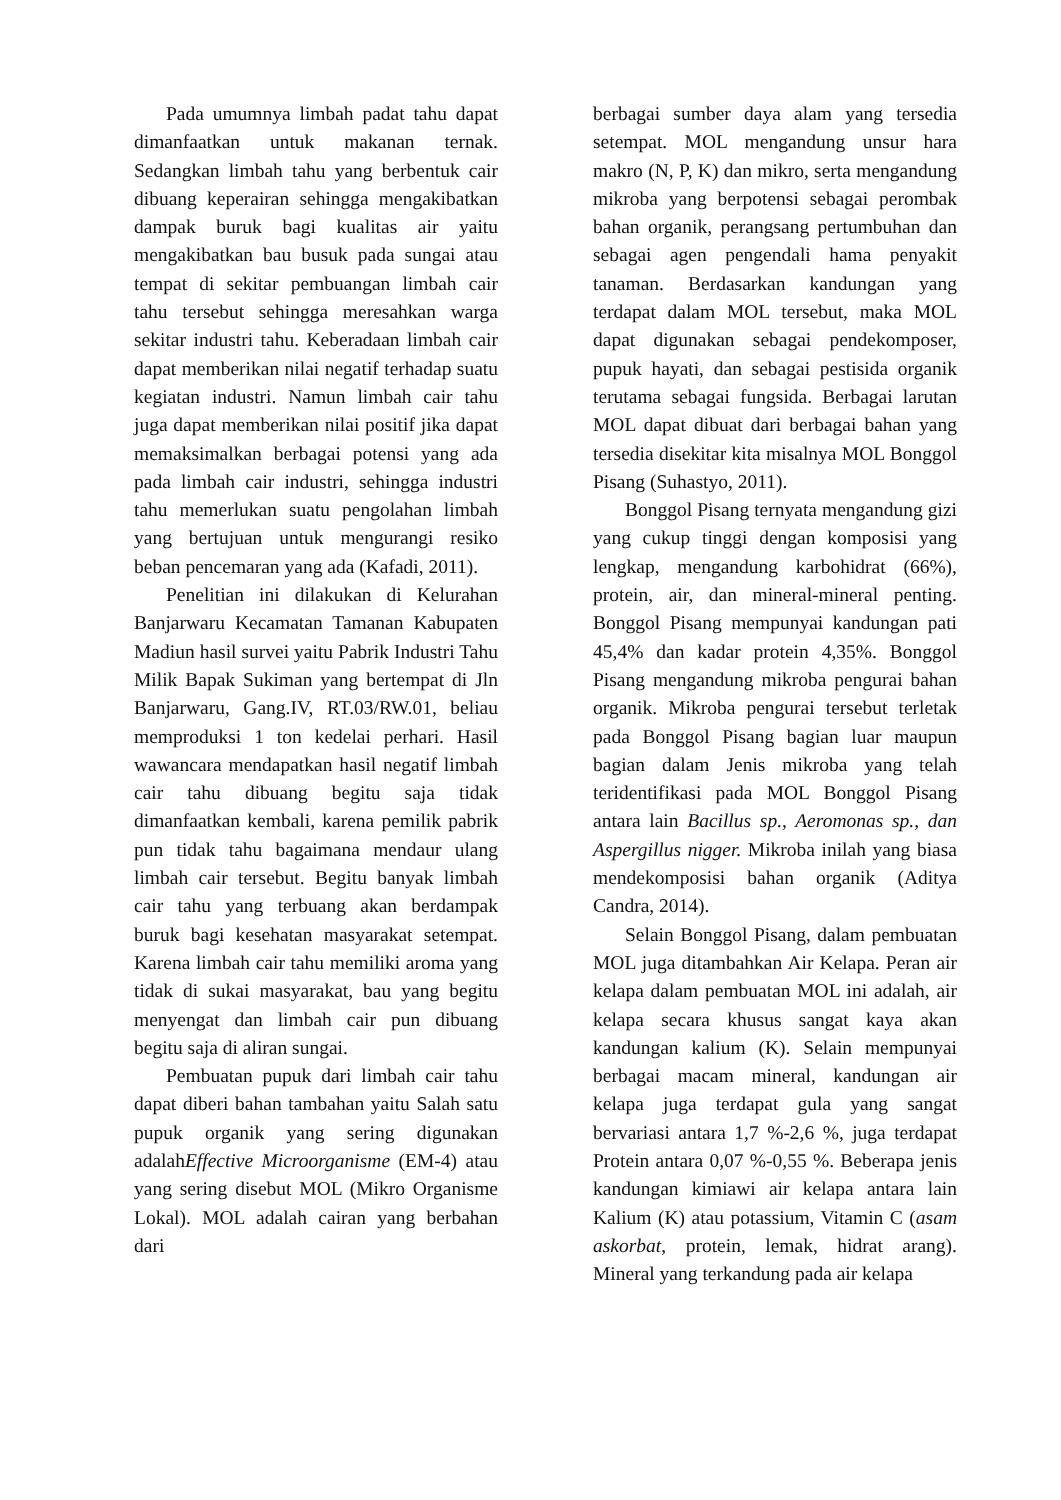Pada umumnya limbah padat tahu dapat dimanfaatkan untuk makanan ternak. Sedangkan limbah tahu yang berbentuk cair dibuang keperairan sehingga mengakibatkan dampak buruk bagi kualitas air yaitu mengakibatkan bau busuk pada sungai atau tempat di sekitar pembuangan limbah cair tahu tersebut sehingga meresahkan warga sekitar industri tahu. Keberadaan limbah cair dapat memberikan nilai negatif terhadap suatu kegiatan industri. Namun limbah cair tahu juga dapat memberikan nilai positif jika dapat memaksimalkan berbagai potensi yang ada pada limbah cair industri, sehingga industri tahu memerlukan suatu pengolahan limbah yang bertujuan untuk mengurangi resiko beban pencemaran yang ada (Kafadi, 2011).
Penelitian ini dilakukan di Kelurahan Banjarwaru Kecamatan Tamanan Kabupaten Madiun hasil survei yaitu Pabrik Industri Tahu Milik Bapak Sukiman yang bertempat di Jln Banjarwaru, Gang.IV, RT.03/RW.01, beliau memproduksi 1 ton kedelai perhari. Hasil wawancara mendapatkan hasil negatif limbah cair tahu dibuang begitu saja tidak dimanfaatkan kembali, karena pemilik pabrik pun tidak tahu bagaimana mendaur ulang limbah cair tersebut. Begitu banyak limbah cair tahu yang terbuang akan berdampak buruk bagi kesehatan masyarakat setempat. Karena limbah cair tahu memiliki aroma yang tidak di sukai masyarakat, bau yang begitu menyengat dan limbah cair pun dibuang begitu saja di aliran sungai.
Pembuatan pupuk dari limbah cair tahu dapat diberi bahan tambahan yaitu Salah satu pupuk organik yang sering digunakan adalahEffective Microorganisme (EM-4) atau yang sering disebut MOL (Mikro Organisme Lokal). MOL adalah cairan yang berbahan dari
berbagai sumber daya alam yang tersedia setempat. MOL mengandung unsur hara makro (N, P, K) dan mikro, serta mengandung mikroba yang berpotensi sebagai perombak bahan organik, perangsang pertumbuhan dan sebagai agen pengendali hama penyakit tanaman. Berdasarkan kandungan yang terdapat dalam MOL tersebut, maka MOL dapat digunakan sebagai pendekomposer, pupuk hayati, dan sebagai pestisida organik terutama sebagai fungsida. Berbagai larutan MOL dapat dibuat dari berbagai bahan yang tersedia disekitar kita misalnya MOL Bonggol Pisang (Suhastyo, 2011).
Bonggol Pisang ternyata mengandung gizi yang cukup tinggi dengan komposisi yang lengkap, mengandung karbohidrat (66%), protein, air, dan mineral-mineral penting. Bonggol Pisang mempunyai kandungan pati 45,4% dan kadar protein 4,35%. Bonggol Pisang mengandung mikroba pengurai bahan organik. Mikroba pengurai tersebut terletak pada Bonggol Pisang bagian luar maupun bagian dalam Jenis mikroba yang telah teridentifikasi pada MOL Bonggol Pisang antara lain Bacillus sp., Aeromonas sp., dan Aspergillus nigger. Mikroba inilah yang biasa mendekomposisi bahan organik (Aditya Candra, 2014).
Selain Bonggol Pisang, dalam pembuatan MOL juga ditambahkan Air Kelapa. Peran air kelapa dalam pembuatan MOL ini adalah, air kelapa secara khusus sangat kaya akan kandungan kalium (K). Selain mempunyai berbagai macam mineral, kandungan air kelapa juga terdapat gula yang sangat bervariasi antara 1,7 %-2,6 %, juga terdapat Protein antara 0,07 %-0,55 %. Beberapa jenis kandungan kimiawi air kelapa antara lain Kalium (K) atau potassium, Vitamin C (asam askorbat, protein, lemak, hidrat arang). Mineral yang terkandung pada air kelapa